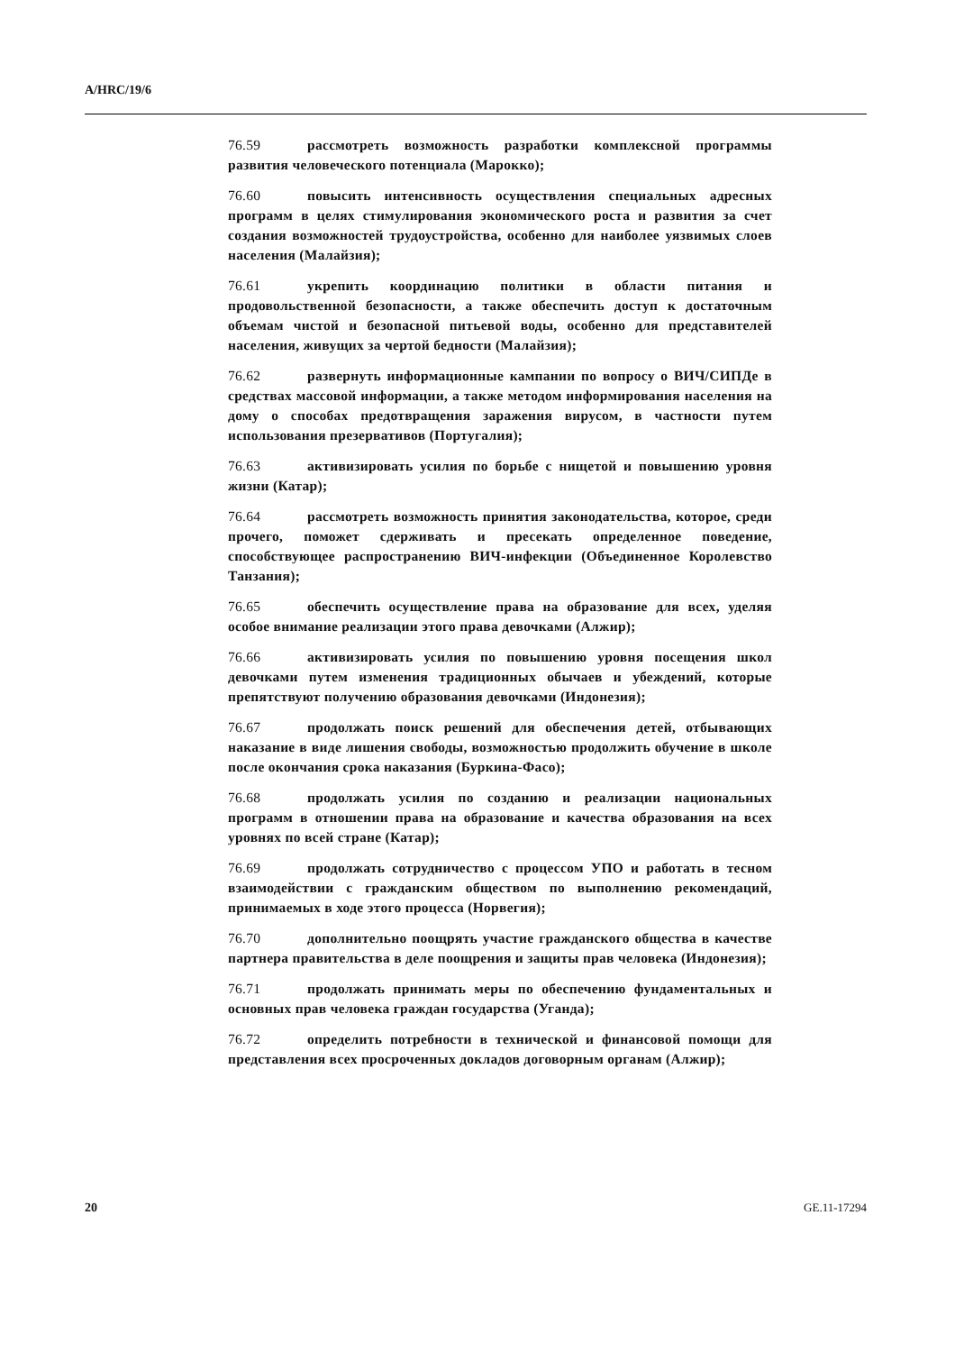A/HRC/19/6
76.59 рассмотреть возможность разработки комплексной программы развития человеческого потенциала (Марокко);
76.60 повысить интенсивность осуществления специальных адресных программ в целях стимулирования экономического роста и развития за счет создания возможностей трудоустройства, особенно для наиболее уязвимых слоев населения (Малайзия);
76.61 укрепить координацию политики в области питания и продовольственной безопасности, а также обеспечить доступ к достаточным объемам чистой и безопасной питьевой воды, особенно для представителей населения, живущих за чертой бедности (Малайзия);
76.62 развернуть информационные кампании по вопросу о ВИЧ/СИПДе в средствах массовой информации, а также методом информирования населения на дому о способах предотвращения заражения вирусом, в частности путем использования презервативов (Португалия);
76.63 активизировать усилия по борьбе с нищетой и повышению уровня жизни (Катар);
76.64 рассмотреть возможность принятия законодательства, которое, среди прочего, поможет сдерживать и пресекать определенное поведение, способствующее распространению ВИЧ-инфекции (Объединенное Королевство Танзания);
76.65 обеспечить осуществление права на образование для всех, уделяя особое внимание реализации этого права девочками (Алжир);
76.66 активизировать усилия по повышению уровня посещения школ девочками путем изменения традиционных обычаев и убеждений, которые препятствуют получению образования девочками (Индонезия);
76.67 продолжать поиск решений для обеспечения детей, отбывающих наказание в виде лишения свободы, возможностью продолжить обучение в школе после окончания срока наказания (Буркина-Фасо);
76.68 продолжать усилия по созданию и реализации национальных программ в отношении права на образование и качества образования на всех уровнях по всей стране (Катар);
76.69 продолжать сотрудничество с процессом УПО и работать в тесном взаимодействии с гражданским обществом по выполнению рекомендаций, принимаемых в ходе этого процесса (Норвегия);
76.70 дополнительно поощрять участие гражданского общества в качестве партнера правительства в деле поощрения и защиты прав человека (Индонезия);
76.71 продолжать принимать меры по обеспечению фундаментальных и основных прав человека граждан государства (Уганда);
76.72 определить потребности в технической и финансовой помощи для представления всех просроченных докладов договорным органам (Алжир);
20 GE.11-17294